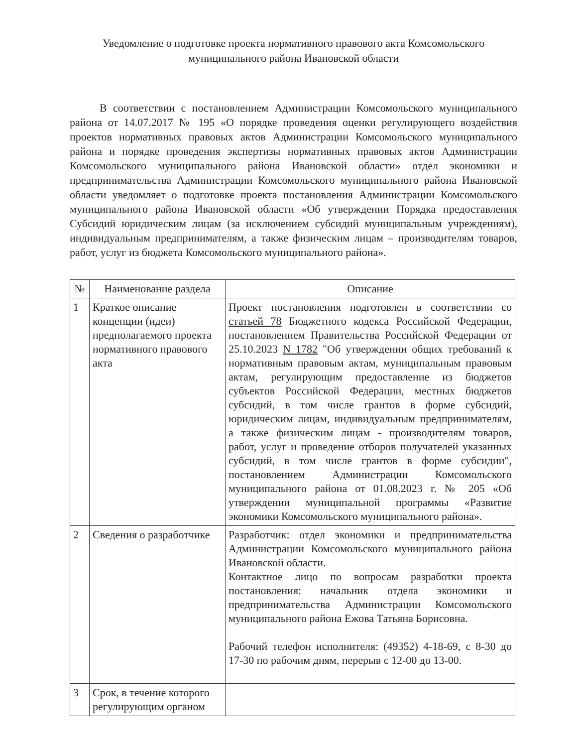Уведомление о подготовке проекта нормативного правового акта Комсомольского
муниципального района Ивановской области
В соответствии с постановлением Администрации Комсомольского муниципального района от 14.07.2017 № 195 «О порядке проведения оценки регулирующего воздействия проектов нормативных правовых актов Администрации Комсомольского муниципального района и порядке проведения экспертизы нормативных правовых актов Администрации Комсомольского муниципального района Ивановской области» отдел экономики и предпринимательства Администрации Комсомольского муниципального района Ивановской области уведомляет о подготовке проекта постановления Администрации Комсомольского муниципального района Ивановской области «Об утверждении Порядка предоставления Субсидий юридическим лицам (за исключением субсидий муниципальным учреждениям), индивидуальным предпринимателям, а также физическим лицам – производителям товаров, работ, услуг из бюджета Комсомольского муниципального района».
| № | Наименование раздела | Описание |
| --- | --- | --- |
| 1 | Краткое описание концепции (идеи) предполагаемого проекта нормативного правового акта | Проект постановления подготовлен в соответствии со статьей 78 Бюджетного кодекса Российской Федерации, постановлением Правительства Российской Федерации от 25.10.2023 N 1782 "Об утверждении общих требований к нормативным правовым актам, муниципальным правовым актам, регулирующим предоставление из бюджетов субъектов Российской Федерации, местных бюджетов субсидий, в том числе грантов в форме субсидий, юридическим лицам, индивидуальным предпринимателям, а также физическим лицам - производителям товаров, работ, услуг и проведение отборов получателей указанных субсидий, в том числе грантов в форме субсидии", постановлением Администрации Комсомольского муниципального района от 01.08.2023 г. № 205 «Об утверждении муниципальной программы «Развитие экономики Комсомольского муниципального района». |
| 2 | Сведения о разработчике | Разработчик: отдел экономики и предпринимательства Администрации Комсомольского муниципального района Ивановской области. Контактное лицо по вопросам разработки проекта постановления: начальник отдела экономики и предпринимательства Администрации Комсомольского муниципального района Ежова Татьяна Борисовна. Рабочий телефон исполнителя: (49352) 4-18-69, с 8-30 до 17-30 по рабочим дням, перерыв с 12-00 до 13-00. |
| 3 | Срок, в течение которого регулирующим органом | |